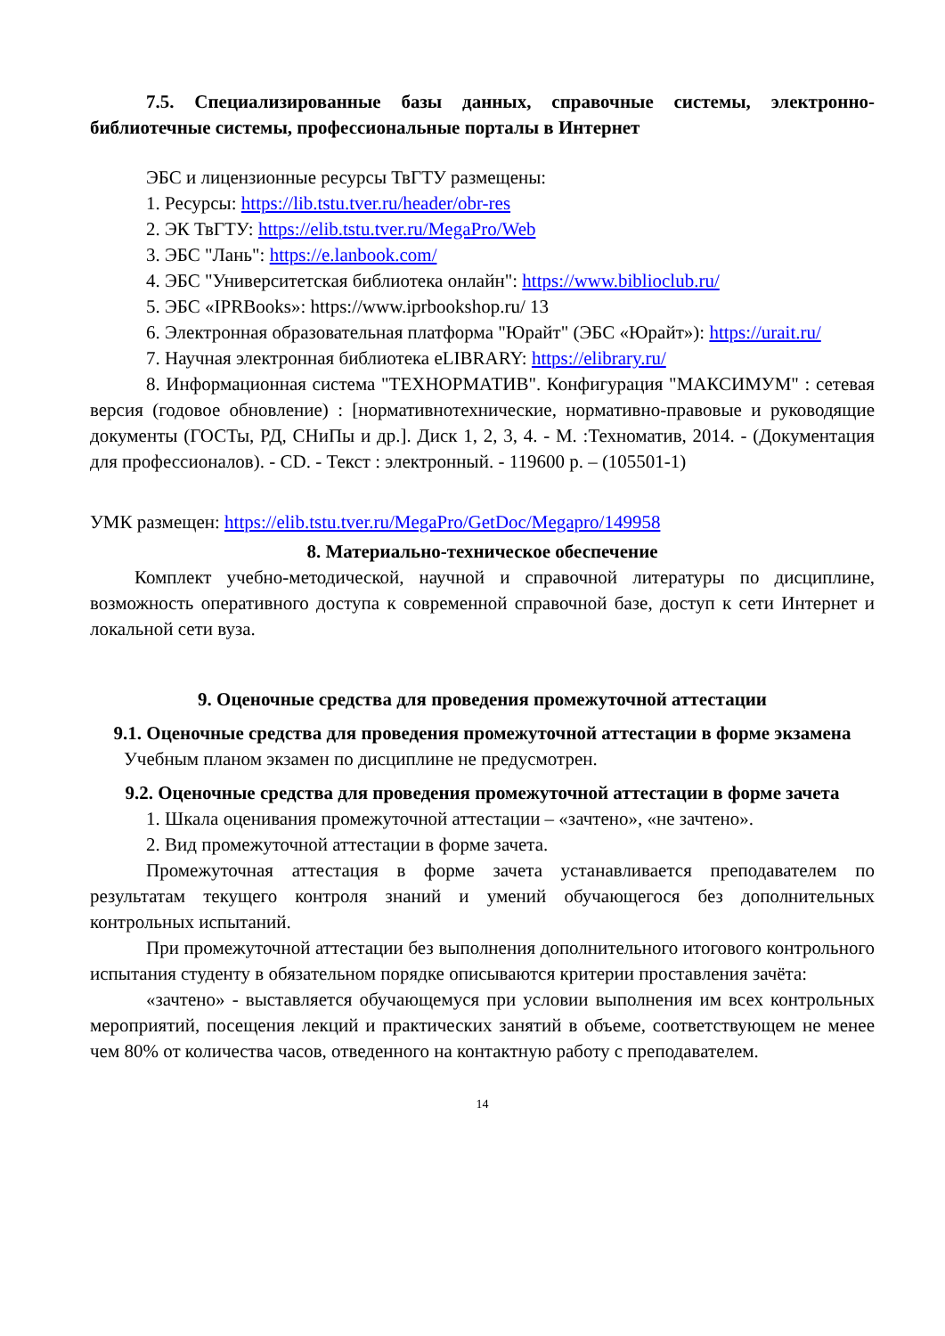7.5. Специализированные базы данных, справочные системы, электронно-библиотечные системы, профессиональные порталы в Интернет
ЭБС и лицензионные ресурсы ТвГТУ размещены:
1. Ресурсы: https://lib.tstu.tver.ru/header/obr-res
2. ЭК ТвГТУ: https://elib.tstu.tver.ru/MegaPro/Web
3. ЭБС "Лань": https://e.lanbook.com/
4. ЭБС "Университетская библиотека онлайн": https://www.biblioclub.ru/
5. ЭБС «IPRBooks»: https://www.iprbookshop.ru/ 13
6. Электронная образовательная платформа "Юрайт" (ЭБС «Юрайт»): https://urait.ru/
7. Научная электронная библиотека eLIBRARY: https://elibrary.ru/
8. Информационная система "ТЕХНОРМАТИВ". Конфигурация "МАКСИМУМ" : сетевая версия (годовое обновление) : [нормативнотехнические, нормативно-правовые и руководящие документы (ГОСТы, РД, СНиПы и др.]. Диск 1, 2, 3, 4. - М. :Техноматив, 2014. - (Документация для профессионалов). - CD. - Текст : электронный. - 119600 р. – (105501-1)
УМК размещен: https://elib.tstu.tver.ru/MegaPro/GetDoc/Megapro/149958
8. Материально-техническое обеспечение
Комплект учебно-методической, научной и справочной литературы по дисциплине, возможность оперативного доступа к современной справочной базе, доступ к сети Интернет и локальной сети вуза.
9. Оценочные средства для проведения промежуточной аттестации
9.1. Оценочные средства для проведения промежуточной аттестации в форме экзамена
Учебным планом экзамен по дисциплине не предусмотрен.
9.2. Оценочные средства для проведения промежуточной аттестации в форме зачета
1. Шкала оценивания промежуточной аттестации – «зачтено», «не зачтено».
2. Вид промежуточной аттестации в форме зачета.
Промежуточная аттестация в форме зачета устанавливается преподавателем по результатам текущего контроля знаний и умений обучающегося без дополнительных контрольных испытаний.
При промежуточной аттестации без выполнения дополнительного итогового контрольного испытания студенту в обязательном порядке описываются критерии проставления зачёта:
«зачтено» - выставляется обучающемуся при условии выполнения им всех контрольных мероприятий, посещения лекций и практических занятий в объеме, соответствующем не менее чем 80% от количества часов, отведенного на контактную работу с преподавателем.
14